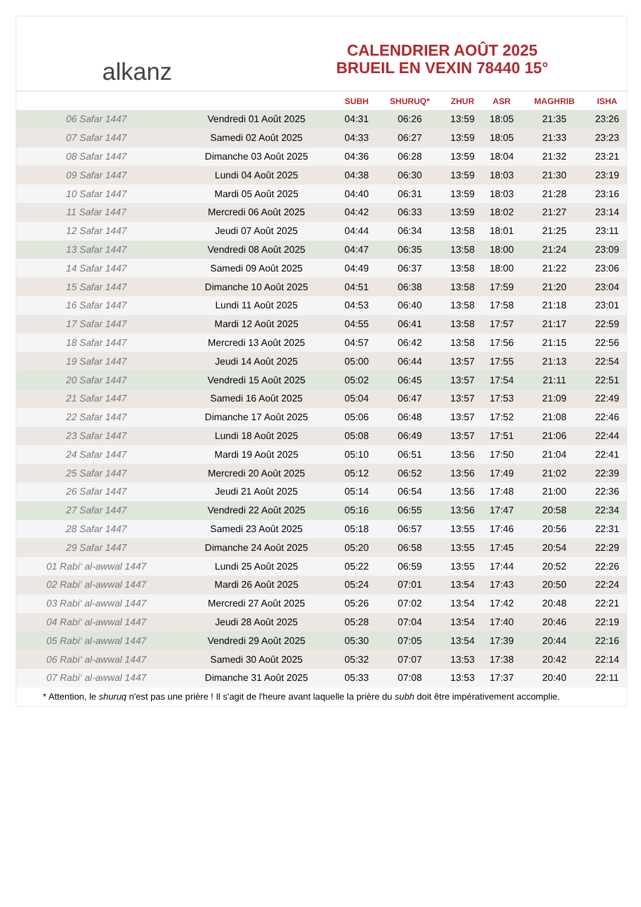alkanz
CALENDRIER AOÛT 2025
BRUEIL EN VEXIN 78440 15°
| | | SUBH | SHURUQ* | ZHUR | ASR | MAGHRIB | ISHA |
| --- | --- | --- | --- | --- | --- | --- | --- |
| 06 Safar 1447 | Vendredi 01 Août 2025 | 04:31 | 06:26 | 13:59 | 18:05 | 21:35 | 23:26 |
| 07 Safar 1447 | Samedi 02 Août 2025 | 04:33 | 06:27 | 13:59 | 18:05 | 21:33 | 23:23 |
| 08 Safar 1447 | Dimanche 03 Août 2025 | 04:36 | 06:28 | 13:59 | 18:04 | 21:32 | 23:21 |
| 09 Safar 1447 | Lundi 04 Août 2025 | 04:38 | 06:30 | 13:59 | 18:03 | 21:30 | 23:19 |
| 10 Safar 1447 | Mardi 05 Août 2025 | 04:40 | 06:31 | 13:59 | 18:03 | 21:28 | 23:16 |
| 11 Safar 1447 | Mercredi 06 Août 2025 | 04:42 | 06:33 | 13:59 | 18:02 | 21:27 | 23:14 |
| 12 Safar 1447 | Jeudi 07 Août 2025 | 04:44 | 06:34 | 13:58 | 18:01 | 21:25 | 23:11 |
| 13 Safar 1447 | Vendredi 08 Août 2025 | 04:47 | 06:35 | 13:58 | 18:00 | 21:24 | 23:09 |
| 14 Safar 1447 | Samedi 09 Août 2025 | 04:49 | 06:37 | 13:58 | 18:00 | 21:22 | 23:06 |
| 15 Safar 1447 | Dimanche 10 Août 2025 | 04:51 | 06:38 | 13:58 | 17:59 | 21:20 | 23:04 |
| 16 Safar 1447 | Lundi 11 Août 2025 | 04:53 | 06:40 | 13:58 | 17:58 | 21:18 | 23:01 |
| 17 Safar 1447 | Mardi 12 Août 2025 | 04:55 | 06:41 | 13:58 | 17:57 | 21:17 | 22:59 |
| 18 Safar 1447 | Mercredi 13 Août 2025 | 04:57 | 06:42 | 13:58 | 17:56 | 21:15 | 22:56 |
| 19 Safar 1447 | Jeudi 14 Août 2025 | 05:00 | 06:44 | 13:57 | 17:55 | 21:13 | 22:54 |
| 20 Safar 1447 | Vendredi 15 Août 2025 | 05:02 | 06:45 | 13:57 | 17:54 | 21:11 | 22:51 |
| 21 Safar 1447 | Samedi 16 Août 2025 | 05:04 | 06:47 | 13:57 | 17:53 | 21:09 | 22:49 |
| 22 Safar 1447 | Dimanche 17 Août 2025 | 05:06 | 06:48 | 13:57 | 17:52 | 21:08 | 22:46 |
| 23 Safar 1447 | Lundi 18 Août 2025 | 05:08 | 06:49 | 13:57 | 17:51 | 21:06 | 22:44 |
| 24 Safar 1447 | Mardi 19 Août 2025 | 05:10 | 06:51 | 13:56 | 17:50 | 21:04 | 22:41 |
| 25 Safar 1447 | Mercredi 20 Août 2025 | 05:12 | 06:52 | 13:56 | 17:49 | 21:02 | 22:39 |
| 26 Safar 1447 | Jeudi 21 Août 2025 | 05:14 | 06:54 | 13:56 | 17:48 | 21:00 | 22:36 |
| 27 Safar 1447 | Vendredi 22 Août 2025 | 05:16 | 06:55 | 13:56 | 17:47 | 20:58 | 22:34 |
| 28 Safar 1447 | Samedi 23 Août 2025 | 05:18 | 06:57 | 13:55 | 17:46 | 20:56 | 22:31 |
| 29 Safar 1447 | Dimanche 24 Août 2025 | 05:20 | 06:58 | 13:55 | 17:45 | 20:54 | 22:29 |
| 01 Rabi‘ al-awwal 1447 | Lundi 25 Août 2025 | 05:22 | 06:59 | 13:55 | 17:44 | 20:52 | 22:26 |
| 02 Rabi‘ al-awwal 1447 | Mardi 26 Août 2025 | 05:24 | 07:01 | 13:54 | 17:43 | 20:50 | 22:24 |
| 03 Rabi‘ al-awwal 1447 | Mercredi 27 Août 2025 | 05:26 | 07:02 | 13:54 | 17:42 | 20:48 | 22:21 |
| 04 Rabi‘ al-awwal 1447 | Jeudi 28 Août 2025 | 05:28 | 07:04 | 13:54 | 17:40 | 20:46 | 22:19 |
| 05 Rabi‘ al-awwal 1447 | Vendredi 29 Août 2025 | 05:30 | 07:05 | 13:54 | 17:39 | 20:44 | 22:16 |
| 06 Rabi‘ al-awwal 1447 | Samedi 30 Août 2025 | 05:32 | 07:07 | 13:53 | 17:38 | 20:42 | 22:14 |
| 07 Rabi‘ al-awwal 1447 | Dimanche 31 Août 2025 | 05:33 | 07:08 | 13:53 | 17:37 | 20:40 | 22:11 |
* Attention, le shuruq n'est pas une prière ! Il s'agit de l'heure avant laquelle la prière du subh doit être impérativement accomplie.